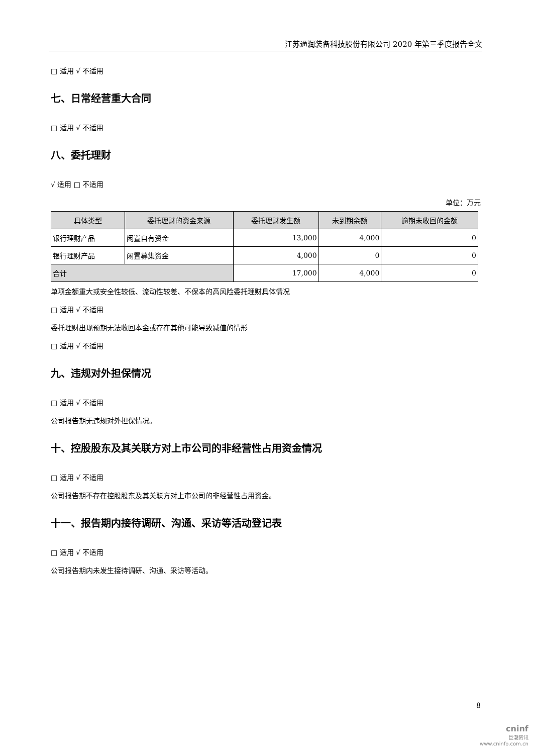江苏通润装备科技股份有限公司 2020 年第三季度报告全文
□ 适用 √ 不适用
七、日常经营重大合同
□ 适用 √ 不适用
八、委托理财
√ 适用 □ 不适用
单位：万元
| 具体类型 | 委托理财的资金来源 | 委托理财发生额 | 未到期余额 | 逾期未收回的金额 |
| --- | --- | --- | --- | --- |
| 银行理财产品 | 闲置自有资金 | 13,000 | 4,000 | 0 |
| 银行理财产品 | 闲置募集资金 | 4,000 | 0 | 0 |
| 合计 | | 17,000 | 4,000 | 0 |
单项金额重大或安全性较低、流动性较差、不保本的高风险委托理财具体情况
□ 适用 √ 不适用
委托理财出现预期无法收回本金或存在其他可能导致减值的情形
□ 适用 √ 不适用
九、违规对外担保情况
□ 适用 √ 不适用
公司报告期无违规对外担保情况。
十、控股股东及其关联方对上市公司的非经营性占用资金情况
□ 适用 √ 不适用
公司报告期不存在控股股东及其关联方对上市公司的非经营性占用资金。
十一、报告期内接待调研、沟通、采访等活动登记表
□ 适用 √ 不适用
公司报告期内未发生接待调研、沟通、采访等活动。
8
cninf
巨潮资讯
www.cninfo.com.cn